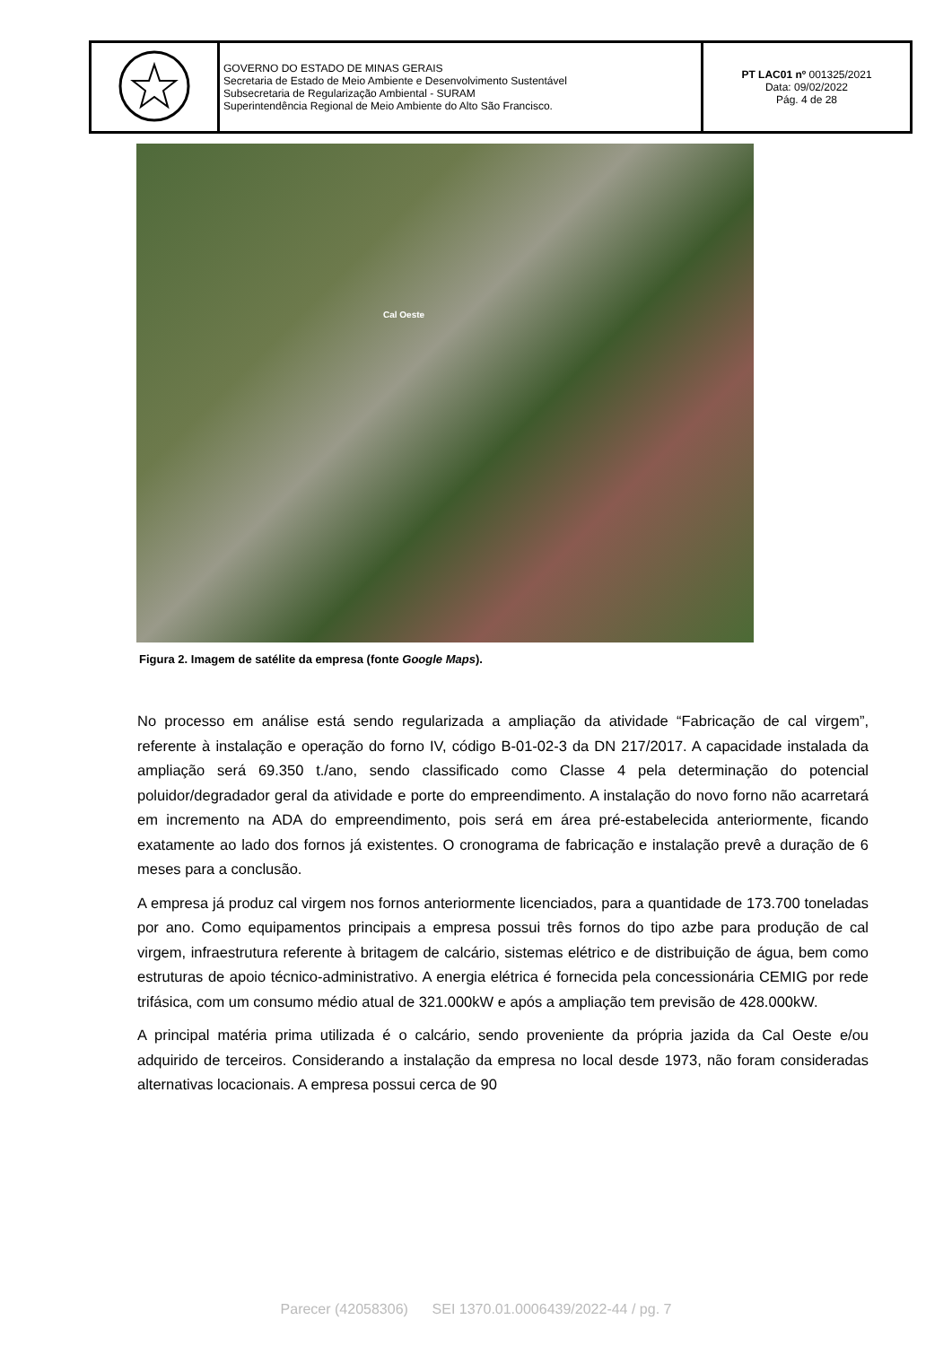| | GOVERNO DO ESTADO DE MINAS GERAIS Secretaria de Estado de Meio Ambiente e Desenvolvimento Sustentável Subsecretaria de Regularização Ambiental - SURAM Superintendência Regional de Meio Ambiente do Alto São Francisco. | PT LAC01 nº 001325/2021 Data: 09/02/2022 Pág. 4 de 28 |
Cal Oeste
Figura 2. Imagem de satélite da empresa (fonte Google Maps).
No processo em análise está sendo regularizada a ampliação da atividade “Fabricação de cal virgem”, referente à instalação e operação do forno IV, código B-01-02-3 da DN 217/2017. A capacidade instalada da ampliação será 69.350 t./ano, sendo classificado como Classe 4 pela determinação do potencial poluidor/degradador geral da atividade e porte do empreendimento. A instalação do novo forno não acarretará em incremento na ADA do empreendimento, pois será em área pré-estabelecida anteriormente, ficando exatamente ao lado dos fornos já existentes. O cronograma de fabricação e instalação prevê a duração de 6 meses para a conclusão.
A empresa já produz cal virgem nos fornos anteriormente licenciados, para a quantidade de 173.700 toneladas por ano. Como equipamentos principais a empresa possui três fornos do tipo azbe para produção de cal virgem, infraestrutura referente à britagem de calcário, sistemas elétrico e de distribuição de água, bem como estruturas de apoio técnico-administrativo. A energia elétrica é fornecida pela concessionária CEMIG por rede trifásica, com um consumo médio atual de 321.000kW e após a ampliação tem previsão de 428.000kW.
A principal matéria prima utilizada é o calcário, sendo proveniente da própria jazida da Cal Oeste e/ou adquirido de terceiros. Considerando a instalação da empresa no local desde 1973, não foram consideradas alternativas locacionais. A empresa possui cerca de 90
Parecer (42058306) SEI 1370.01.0006439/2022-44 / pg. 7